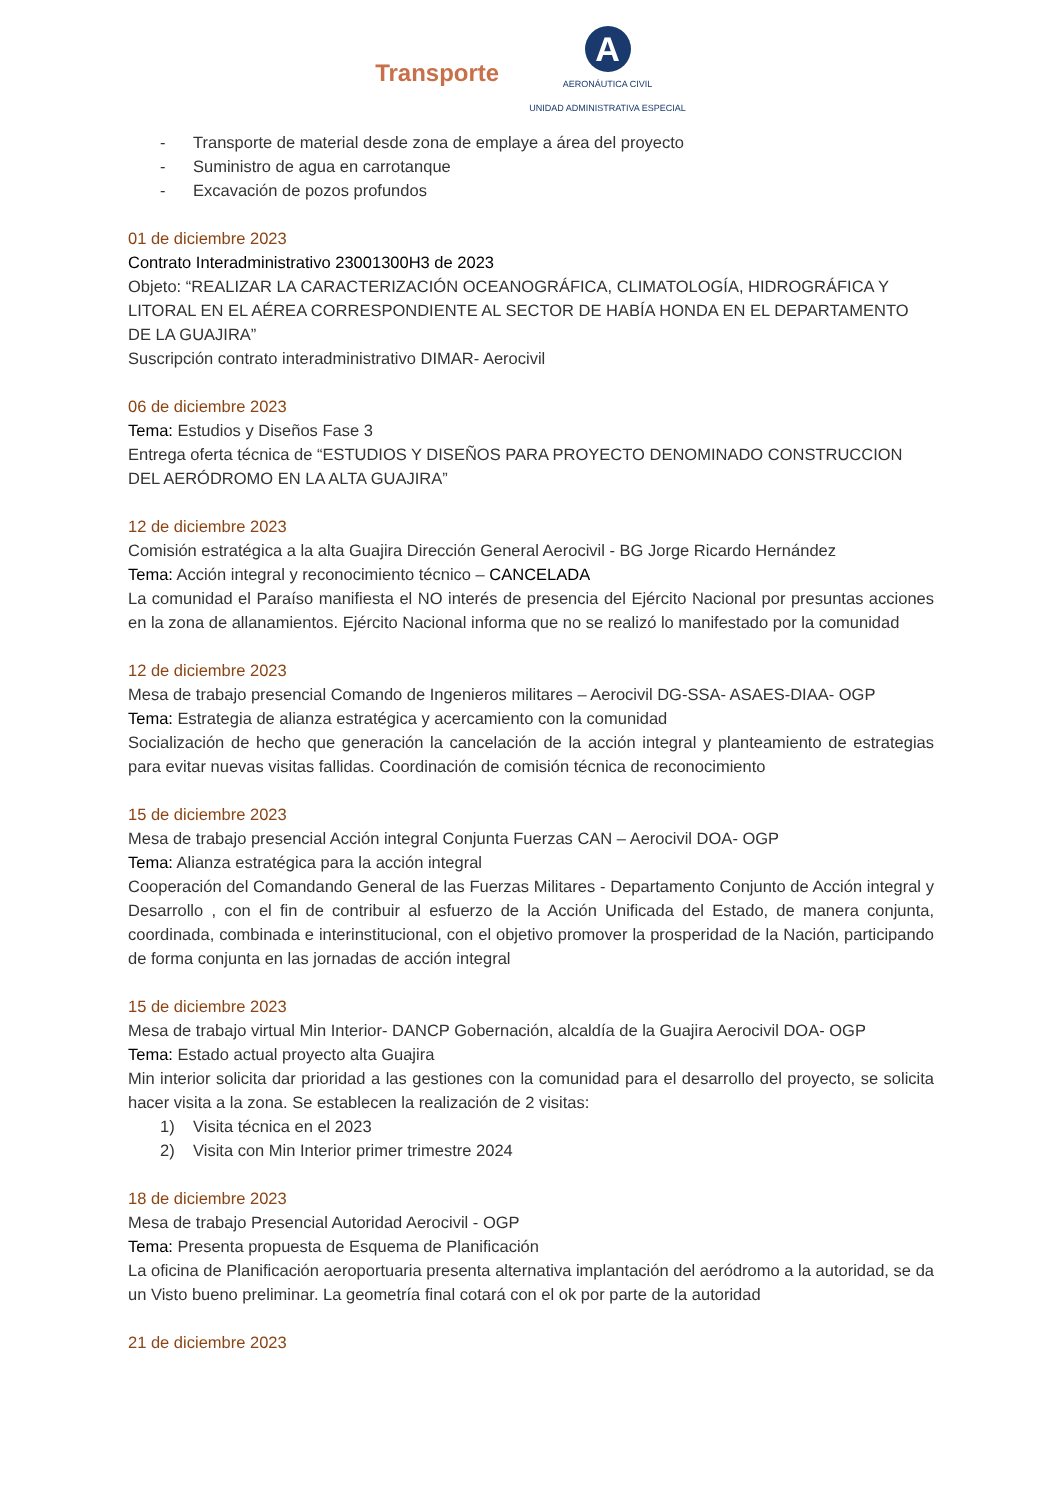Transporte
A
AERONÁUTICA CIVIL
UNIDAD ADMINISTRATIVA ESPECIAL
- Transporte de material desde zona de emplaye a área del proyecto
- Suministro de agua en carrotanque
- Excavación de pozos profundos
01 de diciembre 2023
Contrato Interadministrativo 23001300H3 de 2023
Objeto: “REALIZAR LA CARACTERIZACIÓN OCEANOGRÁFICA, CLIMATOLOGÍA, HIDROGRÁFICA Y LITORAL EN EL AÉREA CORRESPONDIENTE AL SECTOR DE HABÍA HONDA EN EL DEPARTAMENTO DE LA GUAJIRA”
Suscripción contrato interadministrativo DIMAR- Aerocivil
06 de diciembre 2023
Tema: Estudios y Diseños Fase 3
Entrega oferta técnica de “ESTUDIOS Y DISEÑOS PARA PROYECTO DENOMINADO CONSTRUCCION DEL AERÓDROMO EN LA ALTA GUAJIRA”
12 de diciembre 2023
Comisión estratégica a la alta Guajira Dirección General Aerocivil - BG Jorge Ricardo Hernández
Tema: Acción integral y reconocimiento técnico – CANCELADA
La comunidad el Paraíso manifiesta el NO interés de presencia del Ejército Nacional por presuntas acciones en la zona de allanamientos. Ejército Nacional informa que no se realizó lo manifestado por la comunidad
12 de diciembre 2023
Mesa de trabajo presencial Comando de Ingenieros militares – Aerocivil DG-SSA- ASAES-DIAA- OGP
Tema: Estrategia de alianza estratégica y acercamiento con la comunidad
Socialización de hecho que generación la cancelación de la acción integral y planteamiento de estrategias para evitar nuevas visitas fallidas. Coordinación de comisión técnica de reconocimiento
15 de diciembre 2023
Mesa de trabajo presencial Acción integral Conjunta Fuerzas CAN – Aerocivil DOA- OGP
Tema: Alianza estratégica para la acción integral
Cooperación del Comandando General de las Fuerzas Militares - Departamento Conjunto de Acción integral y Desarrollo , con el fin de contribuir al esfuerzo de la Acción Unificada del Estado, de manera conjunta, coordinada, combinada e interinstitucional, con el objetivo promover la prosperidad de la Nación, participando de forma conjunta en las jornadas de acción integral
15 de diciembre 2023
Mesa de trabajo virtual Min Interior- DANCP Gobernación, alcaldía de la Guajira Aerocivil DOA- OGP
Tema: Estado actual proyecto alta Guajira
Min interior solicita dar prioridad a las gestiones con la comunidad para el desarrollo del proyecto, se solicita hacer visita a la zona. Se establecen la realización de 2 visitas:
1) Visita técnica en el 2023
2) Visita con Min Interior primer trimestre 2024
18 de diciembre 2023
Mesa de trabajo Presencial Autoridad Aerocivil - OGP
Tema: Presenta propuesta de Esquema de Planificación
La oficina de Planificación aeroportuaria presenta alternativa implantación del aeródromo a la autoridad, se da un Visto bueno preliminar. La geometría final cotará con el ok por parte de la autoridad
21 de diciembre 2023